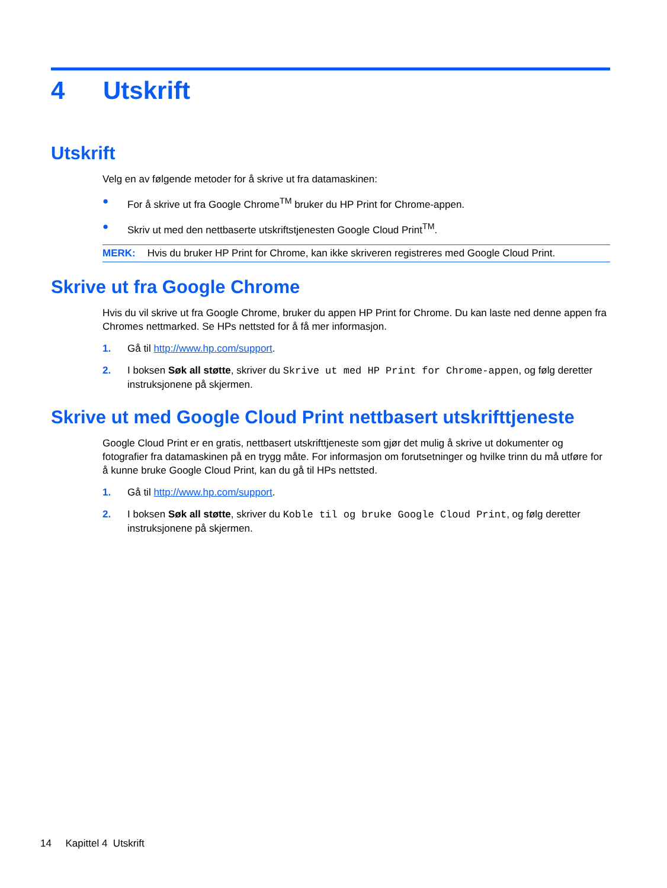4 Utskrift
Utskrift
Velg en av følgende metoder for å skrive ut fra datamaskinen:
● For å skrive ut fra Google Chrome<sup>TM</sup> bruker du HP Print for Chrome-appen.
● Skriv ut med den nettbaserte utskriftstjenesten Google Cloud Print<sup>TM</sup>.
MERK: Hvis du bruker HP Print for Chrome, kan ikke skriveren registreres med Google Cloud Print.
Skrive ut fra Google Chrome
Hvis du vil skrive ut fra Google Chrome, bruker du appen HP Print for Chrome. Du kan laste ned denne appen fra Chromes nettmarked. Se HPs nettsted for å få mer informasjon.
1. Gå til http://www.hp.com/support.
2. I boksen Søk all støtte, skriver du Skrive ut med HP Print for Chrome-appen, og følg deretter instruksjonene på skjermen.
Skrive ut med Google Cloud Print nettbasert utskrifttjeneste
Google Cloud Print er en gratis, nettbasert utskrifttjeneste som gjør det mulig å skrive ut dokumenter og fotografier fra datamaskinen på en trygg måte. For informasjon om forutsetninger og hvilke trinn du må utføre for å kunne bruke Google Cloud Print, kan du gå til HPs nettsted.
1. Gå til http://www.hp.com/support.
2. I boksen Søk all støtte, skriver du Koble til og bruke Google Cloud Print, og følg deretter instruksjonene på skjermen.
14 Kapittel 4 Utskrift